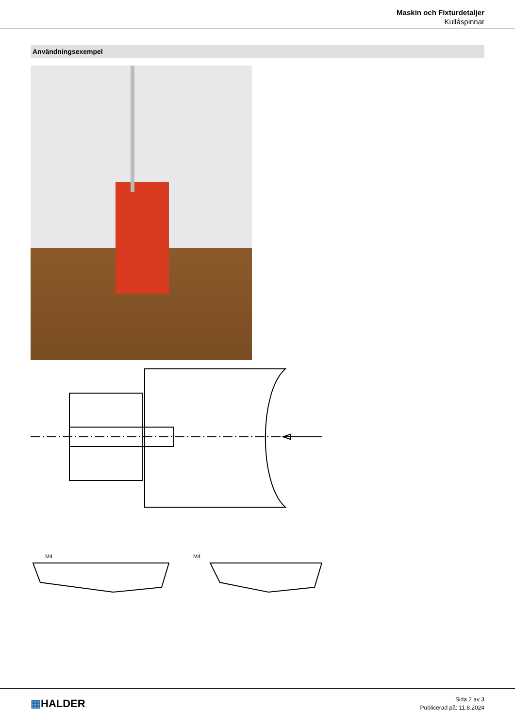Maskin och Fixturdetaljer
Kullåspinnar
Användningsexempel
M4
M4
▦HALDER
Sida 2 av 3
Publicerad på: 11.8.2024